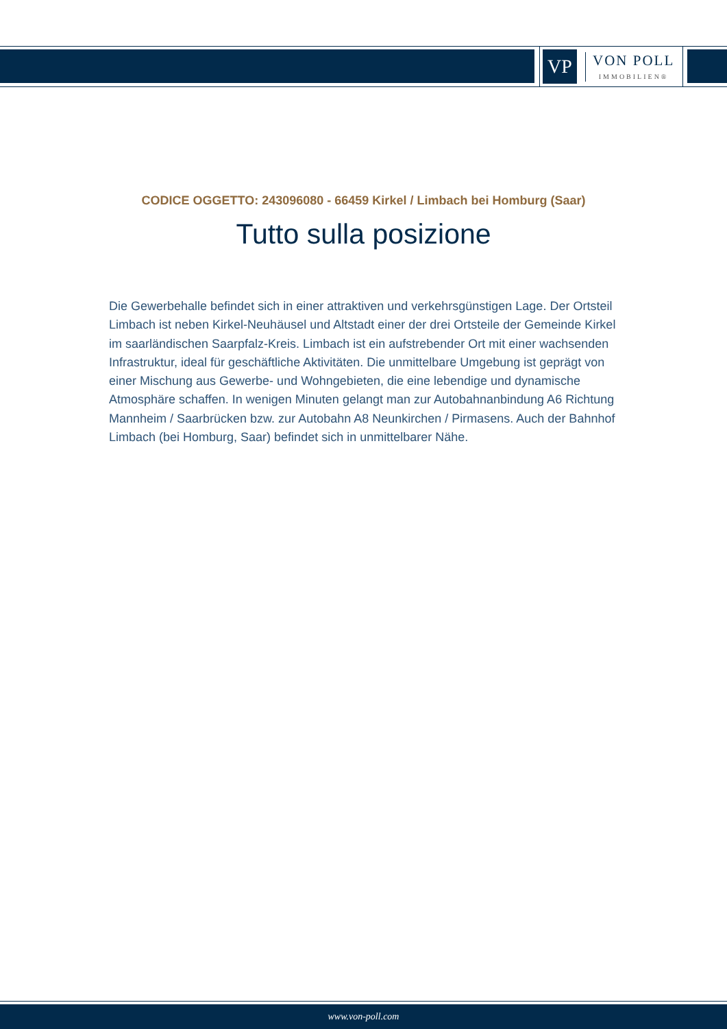VP
VON POLL
IMMOBILIEN®
CODICE OGGETTO: 243096080 - 66459 Kirkel / Limbach bei Homburg (Saar)
Tutto sulla posizione
Die Gewerbehalle befindet sich in einer attraktiven und verkehrsgünstigen Lage. Der Ortsteil Limbach ist neben Kirkel-Neuhäusel und Altstadt einer der drei Ortsteile der Gemeinde Kirkel im saarländischen Saarpfalz-Kreis. Limbach ist ein aufstrebender Ort mit einer wachsenden Infrastruktur, ideal für geschäftliche Aktivitäten. Die unmittelbare Umgebung ist geprägt von einer Mischung aus Gewerbe- und Wohngebieten, die eine lebendige und dynamische Atmosphäre schaffen. In wenigen Minuten gelangt man zur Autobahnanbindung A6 Richtung Mannheim / Saarbrücken bzw. zur Autobahn A8 Neunkirchen / Pirmasens. Auch der Bahnhof Limbach (bei Homburg, Saar) befindet sich in unmittelbarer Nähe.
www.von-poll.com